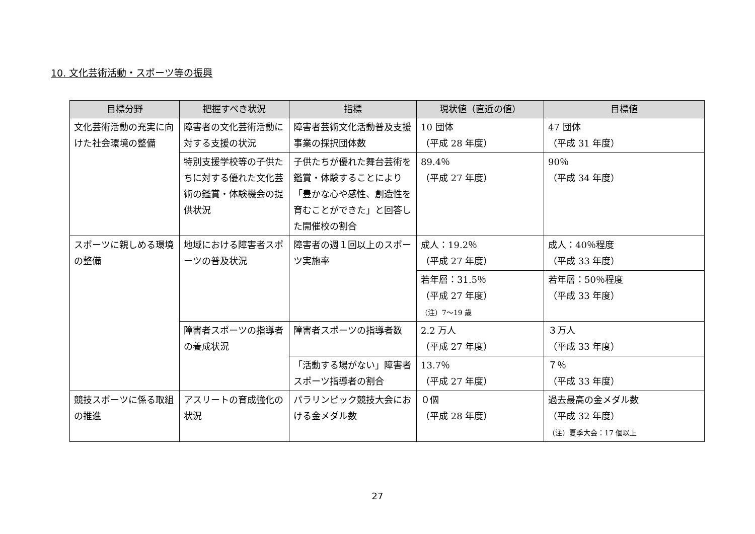10. 文化芸術活動・スポーツ等の振興
| 目標分野 | 把握すべき状況 | 指標 | 現状値（直近の値） | 目標値 |
| --- | --- | --- | --- | --- |
| 文化芸術活動の充実に向けた社会環境の整備 | 障害者の文化芸術活動に対する支援の状況 | 障害者芸術文化活動普及支援事業の採択団体数 | 10 団体 （平成 28 年度） | 47 団体 （平成 31 年度） |
| | 特別支援学校等の子供たちに対する優れた文化芸術の鑑賞・体験機会の提供状況 | 子供たちが優れた舞台芸術を鑑賞・体験することにより「豊かな心や感性、創造性を育むことができた」と回答した開催校の割合 | 89.4％ （平成 27 年度） | 90％ （平成 34 年度） |
| スポーツに親しめる環境の整備 | 地域における障害者スポーツの普及状況 | 障害者の週１回以上のスポーツ実施率 | 成人：19.2％ （平成 27 年度） | 成人：40％程度 （平成 33 年度） |
| | | | 若年層：31.5％ （平成 27 年度） （注）7～19 歳 | 若年層：50％程度 （平成 33 年度） |
| | 障害者スポーツの指導者の養成状況 | 障害者スポーツの指導者数 | 2.2 万人 （平成 27 年度） | ３万人 （平成 33 年度） |
| | | 「活動する場がない」障害者スポーツ指導者の割合 | 13.7％ （平成 27 年度） | ７％ （平成 33 年度） |
| 競技スポーツに係る取組の推進 | アスリートの育成強化の状況 | パラリンピック競技大会における金メダル数 | ０個 （平成 28 年度） | 過去最高の金メダル数 （平成 32 年度） （注）夏季大会：17 個以上 |
27